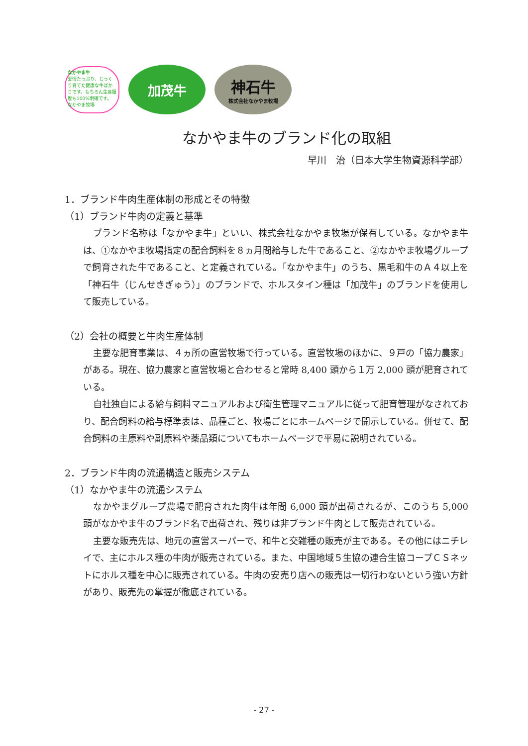なかやま牛
愛情たっぷり、じっくり育てた健康な牛ばかりです。もちろん生産履歴も100%明確です。
なかやま牧場
加茂牛
神石牛
株式会社なかやま牧場
なかやま牛のブランド化の取組
早川　治（日本大学生物資源科学部）
1．ブランド牛肉生産体制の形成とその特徴
（1）ブランド牛肉の定義と基準
ブランド名称は「なかやま牛」といい、株式会社なかやま牧場が保有している。なかやま牛は、①なかやま牧場指定の配合飼料を８ヵ月間給与した牛であること、②なかやま牧場グループで飼育された牛であること、と定義されている。「なかやま牛」のうち、黒毛和牛のＡ４以上を「神石牛（じんせきぎゅう）」のブランドで、ホルスタイン種は「加茂牛」のブランドを使用して販売している。
（2）会社の概要と牛肉生産体制
主要な肥育事業は、４ヵ所の直営牧場で行っている。直営牧場のほかに、９戸の「協力農家」がある。現在、協力農家と直営牧場と合わせると常時 8,400 頭から１万 2,000 頭が肥育されている。
自社独自による給与飼料マニュアルおよび衛生管理マニュアルに従って肥育管理がなされており、配合飼料の給与標準表は、品種ごと、牧場ごとにホームページで開示している。併せて、配合飼料の主原料や副原料や薬品類についてもホームページで平易に説明されている。
2．ブランド牛肉の流通構造と販売システム
（1）なかやま牛の流通システム
なかやまグループ農場で肥育された肉牛は年間 6,000 頭が出荷されるが、このうち 5,000 頭がなかやま牛のブランド名で出荷され、残りは非ブランド牛肉として販売されている。
主要な販売先は、地元の直営スーパーで、和牛と交雑種の販売が主である。その他にはニチレイで、主にホルス種の牛肉が販売されている。また、中国地域５生協の連合生協コープＣＳネットにホルス種を中心に販売されている。牛肉の安売り店への販売は一切行わないという強い方針があり、販売先の掌握が徹底されている。
- 27 -